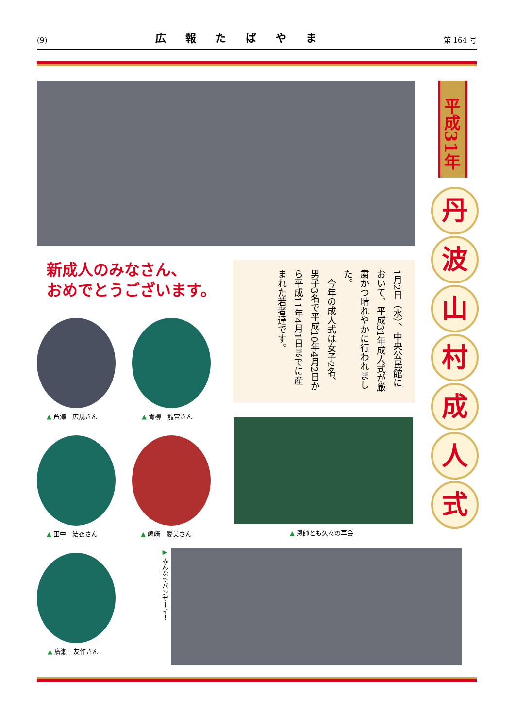(9) 広報たばやま 第 164 号
平成31年
丹
波
山
村
成
人
式
新成人のみなさん、
おめでとうございます。
1月2日（水）、中央公民館において、平成31年成人式が厳粛かつ晴れやかに行われました。
　今年の成人式は女子2名、男子3名で平成10年4月2日から平成11年4月1日までに産まれた若者達です。
▲ 芦澤　広規さん ▲ 青柳　龍宙さん
▲ 田中　結衣さん ▲ 嶋﨑　愛美さん ▲ 恩師とも久々の再会
▲ 廣瀬　友作さん
▶ みんなでバンザーイ！